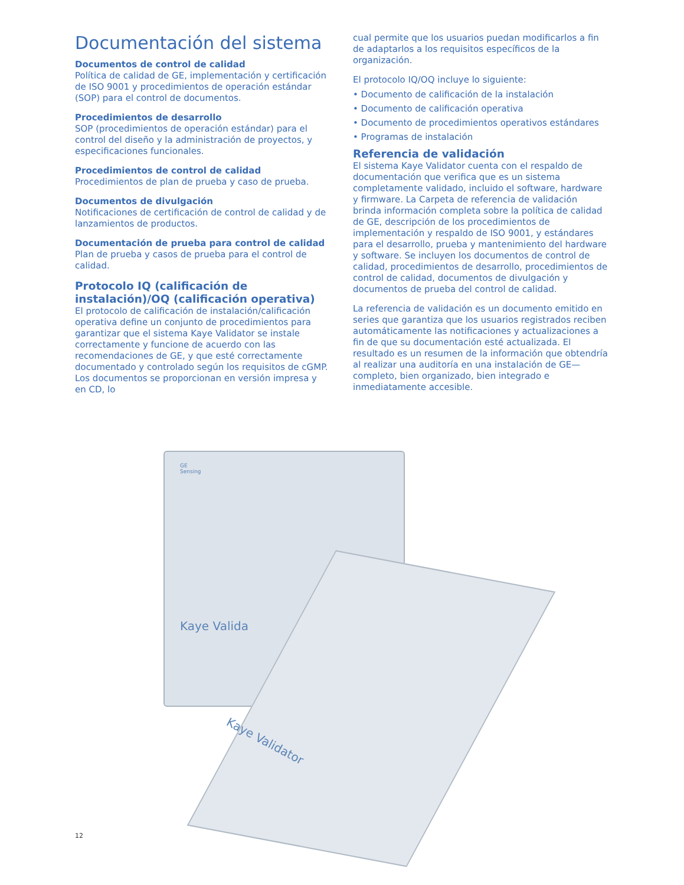Documentación del sistema
Documentos de control de calidad
Política de calidad de GE, implementación y certificación de ISO 9001 y procedimientos de operación estándar (SOP) para el control de documentos.
Procedimientos de desarrollo
SOP (procedimientos de operación estándar) para el control del diseño y la administración de proyectos, y especificaciones funcionales.
Procedimientos de control de calidad
Procedimientos de plan de prueba y caso de prueba.
Documentos de divulgación
Notificaciones de certificación de control de calidad y de lanzamientos de productos.
Documentación de prueba para control de calidad
Plan de prueba y casos de prueba para el control de calidad.
Protocolo IQ (calificación de instalación)/OQ (calificación operativa)
El protocolo de calificación de instalación/calificación operativa define un conjunto de procedimientos para garantizar que el sistema Kaye Validator se instale correctamente y funcione de acuerdo con las recomendaciones de GE, y que esté correctamente documentado y controlado según los requisitos de cGMP. Los documentos se proporcionan en versión impresa y en CD, lo
cual permite que los usuarios puedan modificarlos a fin de adaptarlos a los requisitos específicos de la organización.
El protocolo IQ/OQ incluye lo siguiente:
• Documento de calificación de la instalación
• Documento de calificación operativa
• Documento de procedimientos operativos estándares
• Programas de instalación
Referencia de validación
El sistema Kaye Validator cuenta con el respaldo de documentación que verifica que es un sistema completamente validado, incluido el software, hardware y firmware. La Carpeta de referencia de validación brinda información completa sobre la política de calidad de GE, descripción de los procedimientos de implementación y respaldo de ISO 9001, y estándares para el desarrollo, prueba y mantenimiento del hardware y software. Se incluyen los documentos de control de calidad, procedimientos de desarrollo, procedimientos de control de calidad, documentos de divulgación y documentos de prueba del control de calidad.
La referencia de validación es un documento emitido en series que garantiza que los usuarios registrados reciben automáticamente las notificaciones y actualizaciones a fin de que su documentación esté actualizada. El resultado es un resumen de la información que obtendría al realizar una auditoría en una instalación de GE—completo, bien organizado, bien integrado e inmediatamente accesible.
GE
Sensing
Kaye Valida
Kaye Validator
12